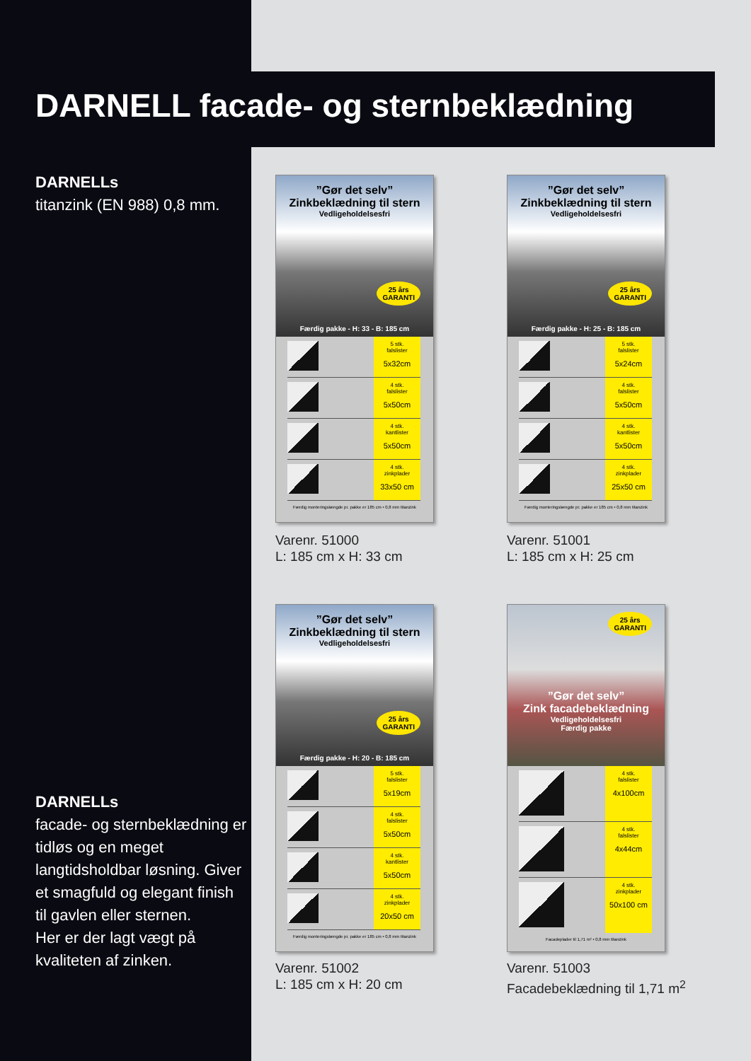DARNELL facade- og sternbeklædning
DARNELLs
titanzink (EN 988) 0,8 mm.
”Gør det selv”
Zinkbeklædning til stern
Vedligeholdelsesfri
25 års
GARANTI
Færdig pakke - H: 33 - B: 185 cm
5 stk.
falslister
5x32cm
4 stk.
falslister
5x50cm
4 stk.
kantlister
5x50cm
4 stk.
zinkplader
33x50 cm
Færdig monteringslængde pr. pakke er 185 cm • 0,8 mm titanzink
Varenr. 51000
L: 185 cm x H: 33 cm
”Gør det selv”
Zinkbeklædning til stern
Vedligeholdelsesfri
25 års
GARANTI
Færdig pakke - H: 25 - B: 185 cm
5 stk.
falslister
5x24cm
4 stk.
falslister
5x50cm
4 stk.
kantlister
5x50cm
4 stk.
zinkplader
25x50 cm
Færdig monteringslængde pr. pakke er 185 cm • 0,8 mm titanzink
Varenr. 51001
L: 185 cm x H: 25 cm
”Gør det selv”
Zinkbeklædning til stern
Vedligeholdelsesfri
25 års
GARANTI
Færdig pakke - H: 20 - B: 185 cm
5 stk.
falslister
5x19cm
4 stk.
falslister
5x50cm
4 stk.
kantlister
5x50cm
4 stk.
zinkplader
20x50 cm
Færdig monteringslængde pr. pakke er 185 cm • 0,8 mm titanzink
Varenr. 51002
L: 185 cm x H: 20 cm
25 års
GARANTI
”Gør det selv”
Zink facadebeklædning
Vedligeholdelsesfri
Færdig pakke
4 stk.
falslister
4x100cm
4 stk.
falslister
4x44cm
4 stk.
zinkplader
50x100 cm
Facadeplader til 1,71 m² • 0,8 mm titanzink
Varenr. 51003
Facadebeklædning til 1,71 m<sup>2</sup>
DARNELLs
facade- og sternbeklædning er tidløs og en meget langtidsholdbar løsning. Giver et smagfuld og elegant finish til gavlen eller sternen.
Her er der lagt vægt på kvaliteten af zinken.